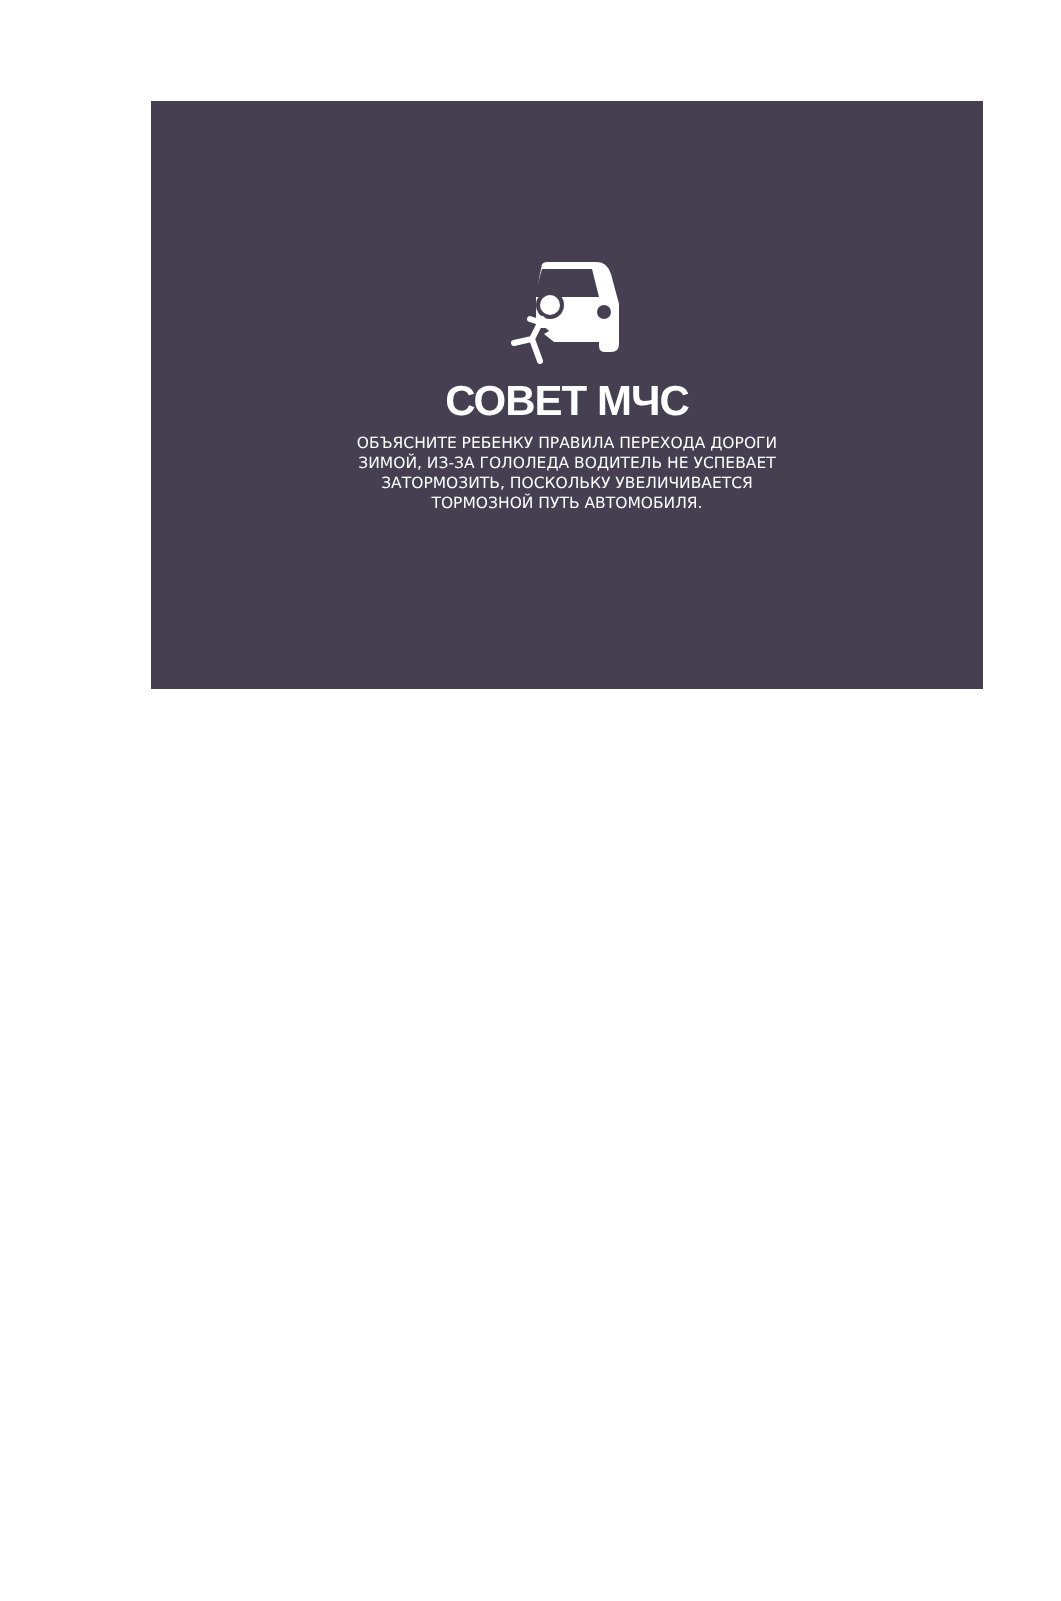СОВЕТ МЧС
ОБЪЯСНИТЕ РЕБЕНКУ ПРАВИЛА ПЕРЕХОДА ДОРОГИ
ЗИМОЙ, ИЗ-ЗА ГОЛОЛЕДА ВОДИТЕЛЬ НЕ УСПЕВАЕТ
ЗАТОРМОЗИТЬ, ПОСКОЛЬКУ УВЕЛИЧИВАЕТСЯ
ТОРМОЗНОЙ ПУТЬ АВТОМОБИЛЯ.